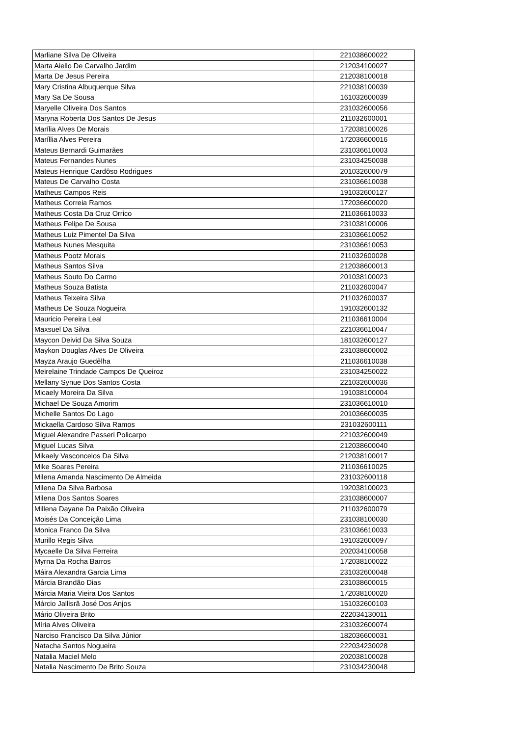| Marliane Silva De Oliveira | 221038600022 |
| Marta Aiello De Carvalho Jardim | 212034100027 |
| Marta De Jesus Pereira | 212038100018 |
| Mary Cristina Albuquerque Silva | 221038100039 |
| Mary Sa De Sousa | 161032600039 |
| Maryelle Oliveira Dos Santos | 231032600056 |
| Maryna Roberta Dos Santos De Jesus | 211032600001 |
| Marília Alves De Morais | 172038100026 |
| Maríllia Alves Pereira | 172036600016 |
| Mateus Bernardi Guimarães | 231036610003 |
| Mateus Fernandes Nunes | 231034250038 |
| Mateus Henrique Cardôso Rodrigues | 201032600079 |
| Mateus De Carvalho Costa | 231036610038 |
| Matheus Campos Reis | 191032600127 |
| Matheus Correia Ramos | 172036600020 |
| Matheus Costa Da Cruz Orrico | 211036610033 |
| Matheus Felipe De Sousa | 231038100006 |
| Matheus Luiz Pimentel Da Silva | 231036610052 |
| Matheus Nunes Mesquita | 231036610053 |
| Matheus Pootz Morais | 211032600028 |
| Matheus Santos Silva | 212038600013 |
| Matheus Souto Do Carmo | 201038100023 |
| Matheus Souza Batista | 211032600047 |
| Matheus Teixeira Silva | 211032600037 |
| Matheus De Souza Nogueira | 191032600132 |
| Mauricio Pereira Leal | 211036610004 |
| Maxsuel Da Silva | 221036610047 |
| Maycon Deivid Da Silva Souza | 181032600127 |
| Maykon Douglas Alves De Oliveira | 231038600002 |
| Mayza Araujo Guedêlha | 211036610038 |
| Meirelaine Trindade Campos De Queiroz | 231034250022 |
| Mellany Synue Dos Santos Costa | 221032600036 |
| Micaely Moreira Da Silva | 191038100004 |
| Michael De Souza Amorim | 231036610010 |
| Michelle Santos Do Lago | 201036600035 |
| Mickaella Cardoso Silva Ramos | 231032600111 |
| Miguel Alexandre Passeri Policarpo | 221032600049 |
| Miguel Lucas Silva | 212038600040 |
| Mikaely Vasconcelos Da Silva | 212038100017 |
| Mike Soares Pereira | 211036610025 |
| Milena Amanda Nascimento De Almeida | 231032600118 |
| Milena Da Silva Barbosa | 192038100023 |
| Milena Dos Santos Soares | 231038600007 |
| Millena Dayane Da Paixão Oliveira | 211032600079 |
| Moisés Da Conceição Lima | 231038100030 |
| Monica Franco Da Silva | 231036610033 |
| Murillo Regis Silva | 191032600097 |
| Mycaelle Da Silva Ferreira | 202034100058 |
| Myrna Da Rocha Barros | 172038100022 |
| Máira Alexandra Garcia Lima | 231032600048 |
| Márcia Brandão Dias | 231038600015 |
| Márcia Maria Vieira Dos Santos | 172038100020 |
| Márcio Jallisrã José Dos Anjos | 151032600103 |
| Mário Oliveira Brito | 222034130011 |
| Míria Alves Oliveira | 231032600074 |
| Narciso Francisco Da Silva Júnior | 182036600031 |
| Natacha Santos Nogueira | 222034230028 |
| Natalia Maciel Melo | 202038100028 |
| Natalia Nascimento De Brito Souza | 231034230048 |